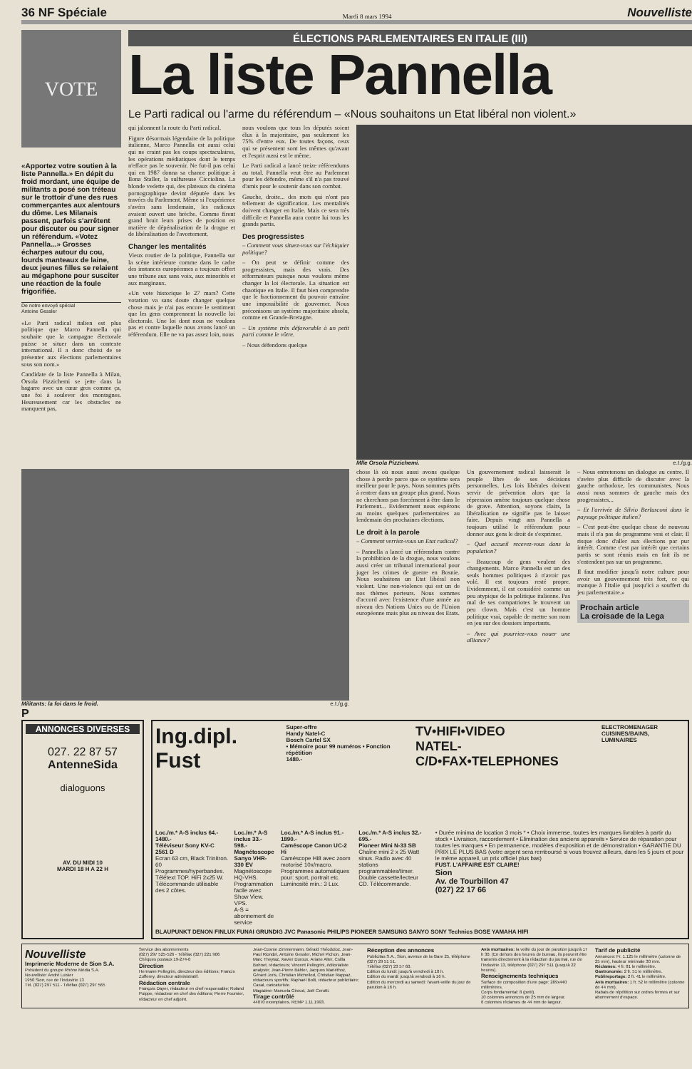36 NF Spéciale Mardi 8 mars 1994 Nouvelliste
VOTE
«Apportez votre soutien à la liste Pannella.» En dépit du froid mordant, une équipe de militants a posé son tréteau sur le trottoir d'une des rues commerçantes aux alentours du dôme. Les Milanais passent, parfois s'arrêtent pour discuter ou pour signer un référendum. «Votez Pannella...» Grosses écharpes autour du cou, lourds manteaux de laine, deux jeunes filles se relaient au mégaphone pour susciter une réaction de la foule frigorifiée.
De notre envoyé spécial
Antoine Gessler
«Le Parti radical italien est plus politique que Marco Pannella qui souhaite que la campagne électorale puisse se situer dans un contexte international. Il a donc choisi de se présenter aux élections parlementaires sous son nom.»
Candidate de la liste Pannella à Milan, Orsola Pizzichemi se jette dans la bagarre avec un cœur gros comme ça, une foi à soulever des montagnes. Heureusement car les obstacles ne manquent pas,
ÉLECTIONS PARLEMENTAIRES EN ITALIE (III)
La liste Pannella
Le Parti radical ou l'arme du référendum – «Nous souhaitons un Etat libéral non violent.»
qui jalonnent la route du Parti radical.
Figure désormais légendaire de la politique italienne, Marco Pannella est aussi celui qui ne craint pas les coups spectaculaires, les opérations médiatiques dont le temps n'efface pas le souvenir. Ne fut-il pas celui qui en 1987 donna sa chance politique à Ilona Staller, la sulfureuse Cicciolina. La blonde vedette qui, des plateaux du cinéma pornographique devint députée dans les travées du Parlement. Même si l'expérience s'avéra sans lendemain, les radicaux avaient ouvert une brèche. Comme firent grand bruit leurs prises de position en matière de dépénalisation de la drogue et de libéralisation de l'avortement.
Changer les mentalités
Vieux routier de la politique, Pannella sur la scène intérieure comme dans le cadre des instances européennes a toujours offert une tribune aux sans voix, aux minorités et aux marginaux.
«Un vote historique le 27 mars? Cette votation va sans doute changer quelque chose mais je n'ai pas encore le sentiment que les gens comprennent la nouvelle loi électorale. Une loi dont nous ne voulons pas et contre laquelle nous avons lancé un référendum. Elle ne va pas assez loin, nous
nous voulons que tous les députés soient élus à la majoritaire, pas seulement les 75% d'entre eux. De toutes façons, ceux qui se présentent sont les mêmes qu'avant et l'esprit aussi est le même.
Le Parti radical a lancé treize référendums au total. Pannella veut être au Parlement pour les défendre, même s'il n'a pas trouvé d'amis pour le soutenir dans son combat.
Gauche, droite... des mots qui n'ont pas tellement de signification. Les mentalités doivent changer en Italie. Mais ce sera très difficile et Pannella aura contre lui tous les grands partis.
Des progressistes
– Comment vous situez-vous sur l'échiquier politique?
– On peut se définir comme des progressistes, mais des vrais. Des réformateurs puisque nous voulons même changer la loi électorale. La situation est chaotique en Italie. Il faut bien comprendre que le fractionnement du pouvoir entraîne une impossibilité de gouverner. Nous préconisons un système majoritaire absolu, comme en Grande-Bretagne.
– Un système très défavorable à un petit parti comme le vôtre.
– Nous défendons quelque
Mlle Orsola Pizzichemi. e.t./g.g.
Militants: la foi dans le froid. e.t./g.g.
chose là où nous aussi avons quelque chose à perdre parce que ce système sera meilleur pour le pays. Nous sommes prêts à rentrer dans un groupe plus grand. Nous ne cherchons pas forcément à être dans le Parlement... Evidemment nous espérons au moins quelques parlementaires au lendemain des prochaines élections.
Le droit à la parole
– Comment verriez-vous un Etat radical?
– Pannella a lancé un référendum contre la prohibition de la drogue, nous voulons aussi créer un tribunal international pour juger les crimes de guerre en Bosnie. Nous souhaitons un Etat libéral non violent. Une non-violence qui est un de nos thèmes porteurs. Nous sommes d'accord avec l'existence d'une armée au niveau des Nations Unies ou de l'Union européenne mais plus au niveau des Etats.
Un gouvernement radical laisserait le peuple libre de ses décisions personnelles. Les lois libérales doivent servir de prévention alors que la répression amène toujours quelque chose de grave. Attention, soyons clairs, la libéralisation ne signifie pas le laisser faire. Depuis vingt ans Pannella a toujours utilisé le référendum pour donner aux gens le droit de s'exprimer.
– Quel accueil recevez-vous dans la population?
– Beaucoup de gens veulent des changements. Marco Pannella est un des seuls hommes politiques à n'avoir pas volé. Il est toujours resté propre. Evidemment, il est considéré comme un peu atypique de la politique italienne. Pas mal de ses compatriotes le trouvent un peu clown. Mais c'est un homme politique vrai, capable de mettre son nom en jeu sur des dossiers importants.
– Avec qui pourriez-vous nouer une alliance?
– Nous entretenons un dialogue au centre. Il s'avère plus difficile de discuter avec la gauche orthodoxe, les communistes. Nous aussi nous sommes de gauche mais des progressistes...
– Et l'arrivée de Silvio Berlusconi dans le paysage politique italien?
– C'est peut-être quelque chose de nouveau mais il n'a pas de programme vrai et clair. Il risque donc d'aller aux élections par pur intérêt. Comme c'est par intérêt que certains partis se sont réunis mais en fait ils ne s'entendent pas sur un programme.
Il faut modifier jusqu'à notre culture pour avoir un gouvernement très fort, ce qui manque à l'Italie qui jusqu'ici a souffert du jeu parlementaire.»
Prochain article
La croisade de la Lega
P
ANNONCES DIVERSES
027. 22 87 57
AntenneSida
dialoguons
AV. DU MIDI 10
MARDI 18 H A 22 H
Ing.dipl. Fust Super-offre
Handy Natel-C
Bosch Cartel SX
• Mémoire pour 99 numéros • Fonction répétition
1480.- TV•HIFI•VIDEO
NATEL-C/D•FAX•TELEPHONES ELECTROMENAGER
CUISINES/BAINS, LUMINAIRES
Loc./m.* A-S inclus 64.- 1480.-
Téléviseur Sony KV-C 2561 D
Ecran 63 cm, Black Trinitron. 60 Programmes/hyperbandes. Télétext TOP. HiFi 2x25 W. Télécommande utilisable des 2 côtes.
Loc./m.* A-S inclus 33.- 598.-
Magnétoscope Sanyo VHR-330 EV
Magnétoscope HQ-VHS. Programmation facile avec Show View. VPS.
A-S = abonnement de service
Loc./m.* A-S inclus 91.- 1890.-
Caméscope Canon UC-2 Hi
Caméscope Hi8 avec zoom motorisé 10x/macro. Programmes automatiques pour: sport, portrait etc. Luminosité min.: 3 Lux.
Loc./m.* A-S inclus 32.- 695.-
Pioneer Mini N-33 SB
Chaîne mini 2 x 25 Watt sinus. Radio avec 40 stations programmables/timer. Double cassette/lecteur CD. Télécommande.
• Durée minima de location 3 mois * • Choix immense, toutes les marques livrables à partir du stock • Livraison, raccordement • Elimination des anciens appareils • Service de réparation pour toutes les marques • En permanence, modèles d'exposition et de démonstration • GARANTIE DU PRIX LE PLUS BAS (votre argent sera remboursé si vous trouvez ailleurs, dans les 5 jours et pour le même appareil, un prix officiel plus bas)
FUST. L'AFFAIRE EST CLAIRE!
Sion
Av. de Tourbillon 47
(027) 22 17 66
BLAUPUNKT DENON FINLUX FUNAI GRUNDIG JVC Panasonic PHILIPS PIONEER SAMSUNG SANYO SONY Technics BOSE YAMAHA HIFI
Nouvelliste
Imprimerie Moderne de Sion S.A.
Président du groupe Rhône Média S.A.
Nouvelliste: André Luisier
1950 Sion, rue de l'Industrie 13
Tél. (027) 297 511 - Téléfax (027) 297 565
Service des abonnements
(027) 297 525-526 - Téléfax (027) 221 906
Chèques postaux 19-274-0
Direction
Hermann Pellegrini, directeur des éditions; Francis Zufferey, directeur administratif.
Rédaction centrale
François Dayer, rédacteur en chef responsable; Roland Puippe, rédacteur en chef des éditions; Pierre Fournier, rédacteur en chef adjoint.
Jean-Cosme Zimmermann, Gérald Théodoloz, Jean-Paul Riondel, Antoine Gessler, Michel Pichon, Jean-Marc Theytaz, Xavier Duroux, Ariane Alter, Csilla Bohnet, rédacteurs; Vincent Pellegrini, éditorialiste analyste; Jean-Pierre Bähler, Jacques Mariéthoz, Gérard Joris, Christian Michellod, Christian Rappaz, rédacteurs sportifs; Raphaël Bolli, rédacteur publicitaire; Casal, caricaturiste.
Magazine: Manuela Giroud, Joël Cerutti.
Tirage contrôlé
44070 exemplaires. REMP 1.11.1993.
Réception des annonces
Publicitas S.A., Sion, avenue de la Gare 25, téléphone (027) 29 51 51.
Téléfax (027) 23 57 60.
Edition du lundi: jusqu'à vendredi à 10 h.
Edition du mardi: jusqu'à vendredi à 16 h.
Edition du mercredi au samedi: l'avant-veille du jour de parution à 16 h.
Avis mortuaires: la veille du jour de parution jusqu'à 17 h 30. (En dehors des heures de bureau, ils peuvent être transmis directement à la rédaction du journal, rue de l'Industrie 13, téléphone (027) 297 511 (jusqu'à 22 heures).
Renseignements techniques
Surface de composition d'une page: 289x440 millimètres.
Corps fondamental: 8 (petit).
10 colonnes annonces de 25 mm de largeur.
6 colonnes réclames de 44 mm de largeur.
Tarif de publicité
Annonces: Fr. 1.125 le millimètre (colonne de 25 mm), hauteur minimale 30 mm.
Réclames: 4 fr. 81 le millimètre.
Gastronomie: 2 fr. 51 le millimètre.
Publireportage: 2 fr. 41 le millimètre.
Avis mortuaires: 1 fr. 52 le millimètre (colonne de 44 mm).
Rabais de répétition sur ordres fermes et sur abonnement d'espace.